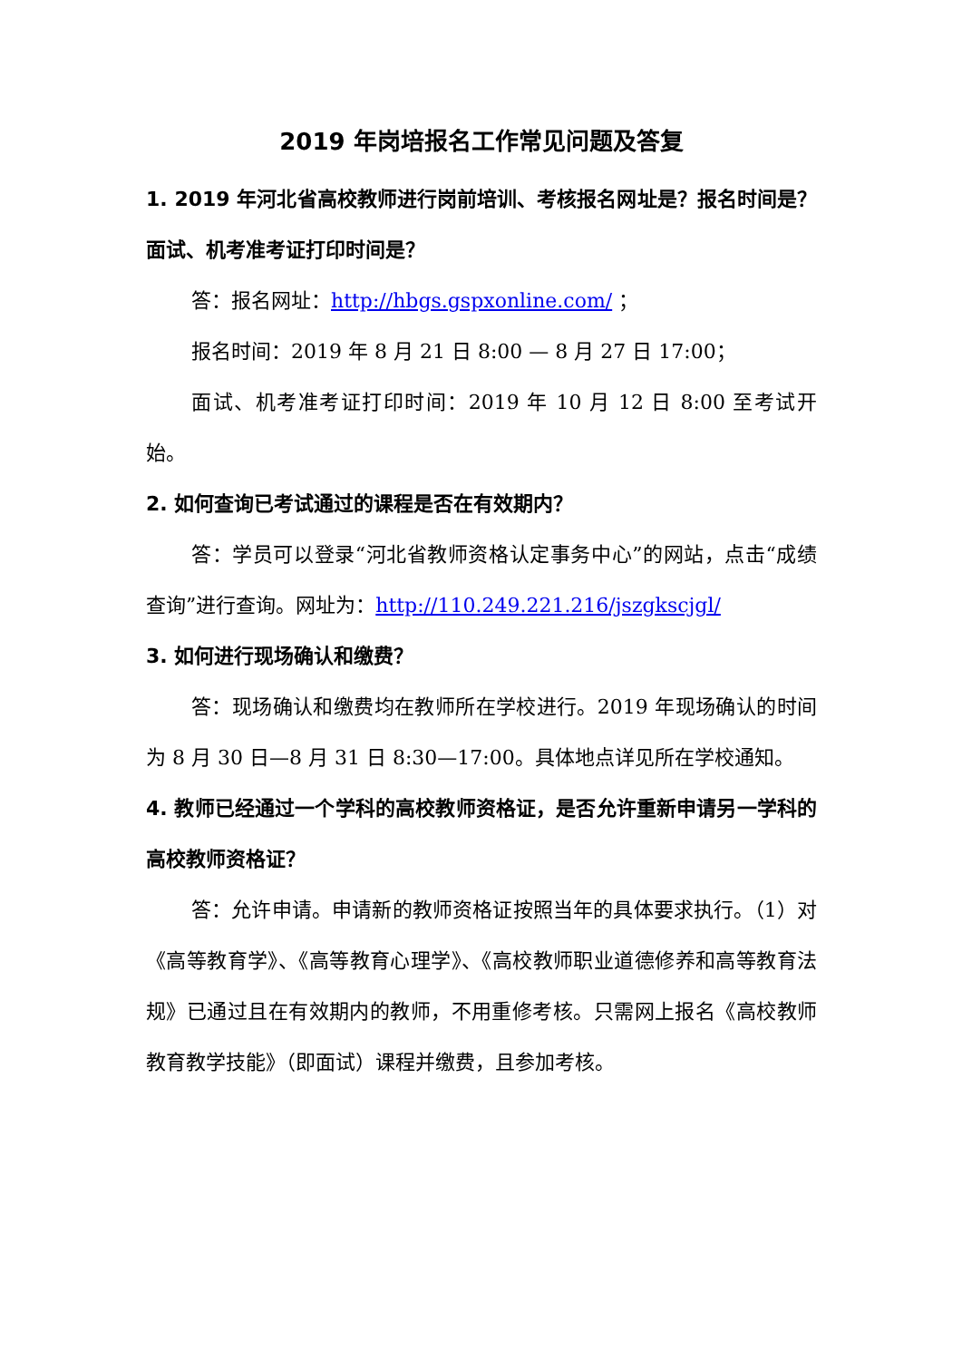2019 年岗培报名工作常见问题及答复
1. 2019 年河北省高校教师进行岗前培训、考核报名网址是？报名时间是？面试、机考准考证打印时间是？
答：报名网址：http://hbgs.gspxonline.com/ ；
报名时间：2019 年 8 月 21 日 8:00 — 8 月 27 日 17:00；
面试、机考准考证打印时间：2019 年 10 月 12 日 8:00 至考试开始。
2. 如何查询已考试通过的课程是否在有效期内？
答：学员可以登录“河北省教师资格认定事务中心”的网站，点击“成绩查询”进行查询。网址为：http://110.249.221.216/jszgkscjgl/
3. 如何进行现场确认和缴费？
答：现场确认和缴费均在教师所在学校进行。2019 年现场确认的时间为 8 月 30 日—8 月 31 日 8:30—17:00。具体地点详见所在学校通知。
4. 教师已经通过一个学科的高校教师资格证，是否允许重新申请另一学科的高校教师资格证？
答：允许申请。申请新的教师资格证按照当年的具体要求执行。（1）对《高等教育学》、《高等教育心理学》、《高校教师职业道德修养和高等教育法规》已通过且在有效期内的教师，不用重修考核。只需网上报名《高校教师教育教学技能》（即面试）课程并缴费，且参加考核。